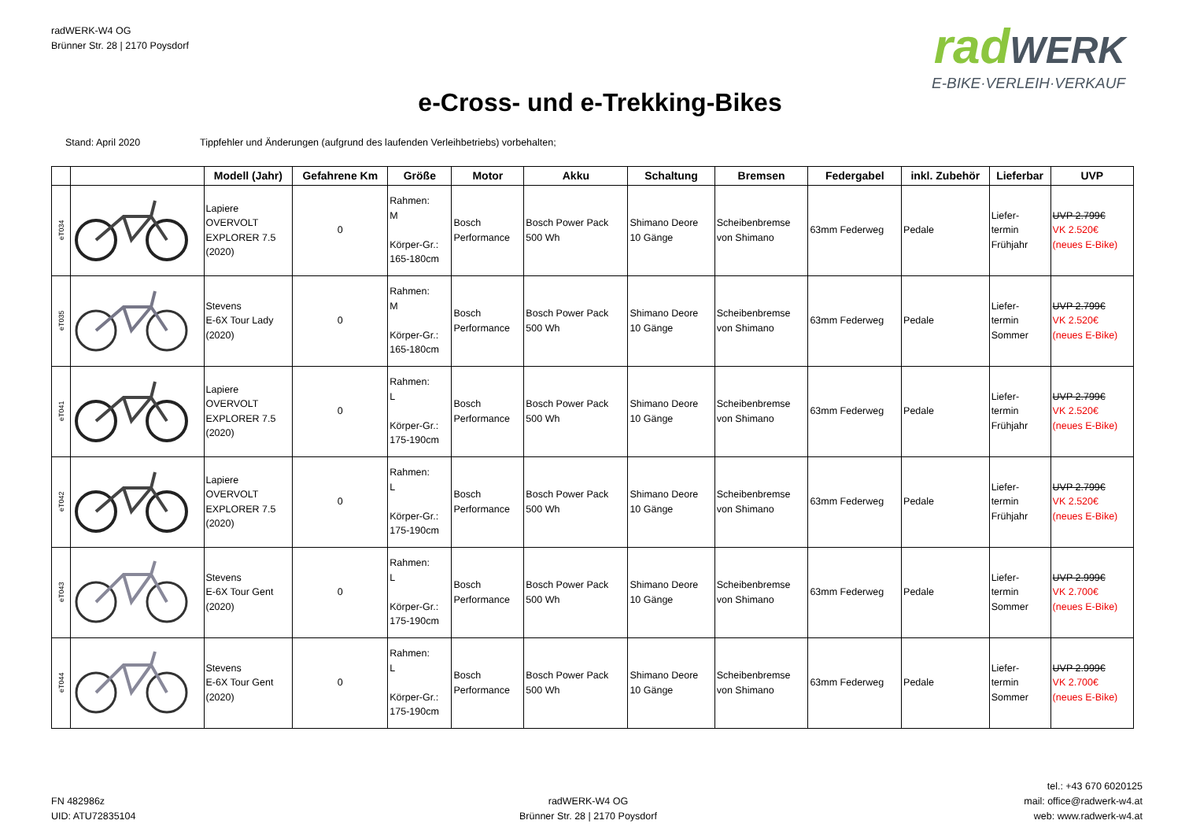radWERK-W4 OG
Brünner Str. 28 | 2170 Poysdorf
radWERK
E-BIKE·VERLEIH·VERKAUF
e-Cross- und e-Trekking-Bikes
Stand: April 2020
Tippfehler und Änderungen (aufgrund des laufenden Verleihbetriebs) vorbehalten;
| | | Modell (Jahr) | Gefahrene Km | Größe | Motor | Akku | Schaltung | Bremsen | Federgabel | inkl. Zubehör | Lieferbar | UVP |
| --- | --- | --- | --- | --- | --- | --- | --- | --- | --- | --- | --- | --- |
| eT034 | | Lapiere OVERVOLT EXPLORER 7.5 (2020) | 0 | Rahmen: M Körper-Gr.: 165-180cm | Bosch Performance | Bosch Power Pack 500 Wh | Shimano Deore 10 Gänge | Scheibenbremse von Shimano | 63mm Federweg | Pedale | Liefer- termin Frühjahr | UVP 2.799€ VK 2.520€ (neues E-Bike) |
| eT035 | | Stevens E-6X Tour Lady (2020) | 0 | Rahmen: M Körper-Gr.: 165-180cm | Bosch Performance | Bosch Power Pack 500 Wh | Shimano Deore 10 Gänge | Scheibenbremse von Shimano | 63mm Federweg | Pedale | Liefer- termin Sommer | UVP 2.799€ VK 2.520€ (neues E-Bike) |
| eT041 | | Lapiere OVERVOLT EXPLORER 7.5 (2020) | 0 | Rahmen: L Körper-Gr.: 175-190cm | Bosch Performance | Bosch Power Pack 500 Wh | Shimano Deore 10 Gänge | Scheibenbremse von Shimano | 63mm Federweg | Pedale | Liefer- termin Frühjahr | UVP 2.799€ VK 2.520€ (neues E-Bike) |
| eT042 | | Lapiere OVERVOLT EXPLORER 7.5 (2020) | 0 | Rahmen: L Körper-Gr.: 175-190cm | Bosch Performance | Bosch Power Pack 500 Wh | Shimano Deore 10 Gänge | Scheibenbremse von Shimano | 63mm Federweg | Pedale | Liefer- termin Frühjahr | UVP 2.799€ VK 2.520€ (neues E-Bike) |
| eT043 | | Stevens E-6X Tour Gent (2020) | 0 | Rahmen: L Körper-Gr.: 175-190cm | Bosch Performance | Bosch Power Pack 500 Wh | Shimano Deore 10 Gänge | Scheibenbremse von Shimano | 63mm Federweg | Pedale | Liefer- termin Sommer | UVP 2.999€ VK 2.700€ (neues E-Bike) |
| eT044 | | Stevens E-6X Tour Gent (2020) | 0 | Rahmen: L Körper-Gr.: 175-190cm | Bosch Performance | Bosch Power Pack 500 Wh | Shimano Deore 10 Gänge | Scheibenbremse von Shimano | 63mm Federweg | Pedale | Liefer- termin Sommer | UVP 2.999€ VK 2.700€ (neues E-Bike) |
FN 482986z
UID: ATU72835104
radWERK-W4 OG
Brünner Str. 28 | 2170 Poysdorf
tel.: +43 670 6020125
mail: office@radwerk-w4.at
web: www.radwerk-w4.at